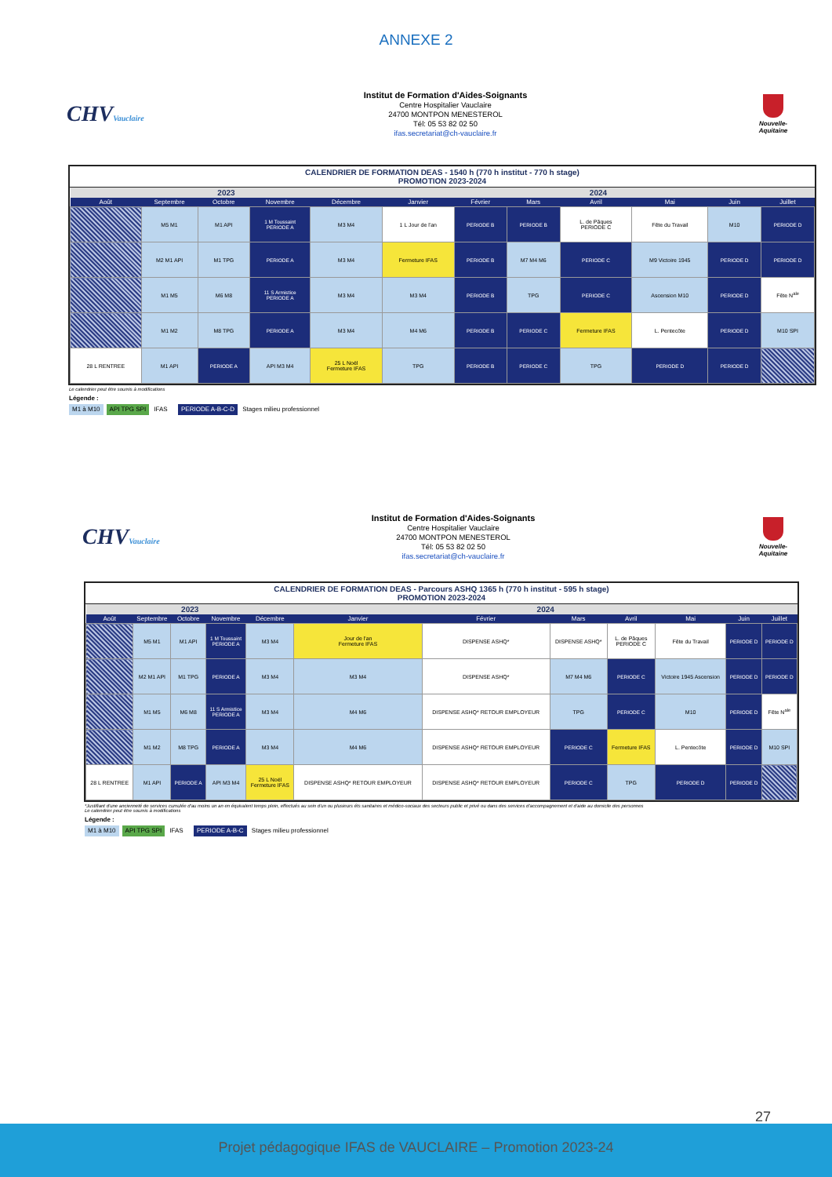ANNEXE 2
CHVVauclaire
Institut de Formation d'Aides-Soignants
Centre Hospitalier Vauclaire
24700 MONTPON MENESTEROL
Tél: 05 53 82 02 50
ifas.secretariat@ch-vauclaire.fr
Nouvelle-Aquitaine
CALENDRIER DE FORMATION DEAS - 1540 h (770 h institut - 770 h stage)
PROMOTION 2023-2024
| 2023 | | | | | 2024 | | | | | | |
| --- | --- | --- | --- | --- | --- | --- | --- | --- | --- | --- | --- |
| Août | Septembre | Octobre | Novembre | Décembre | Janvier | Février | Mars | Avril | Mai | Juin | Juillet |
| | M5 M1 | M1 API | 1 M Toussaint PERIODE A | M3 M4 | 1 L Jour de l'an | PERIODE B | PERIODE B | L. de Pâques PERIODE C | Fête du Travail | M10 | PERIODE D |
| | M2 M1 API | M1 TPG | PERIODE A | M3 M4 | Fermeture IFAS | PERIODE B | M7 M4 M6 | PERIODE C | M9 Victoire 1945 | PERIODE D | PERIODE D |
| | M1 M5 | M6 M8 | 11 S Armistice PERIODE A | M3 M4 | M3 M4 | PERIODE B | TPG | PERIODE C | Ascension M10 | PERIODE D | Fête N<sup>ale</sup> |
| | M1 M2 | M8 TPG | PERIODE A | M3 M4 | M4 M6 | PERIODE B | PERIODE C | Fermeture IFAS | L. Pentecôte | PERIODE D | M10 SPI |
| 28 L RENTREE | M1 API | PERIODE A | API M3 M4 | 25 L Noël Fermeture IFAS | TPG | PERIODE B | PERIODE C | TPG | PERIODE D | PERIODE D | |
Le calendrier peut être soumis à modifications
Légende :
M1 à M10 API TPG SPI IFAS PERIODE A-B-C-D Stages milieu professionnel
CHVVauclaire
Institut de Formation d'Aides-Soignants
Centre Hospitalier Vauclaire
24700 MONTPON MENESTEROL
Tél: 05 53 82 02 50
ifas.secretariat@ch-vauclaire.fr
Nouvelle-Aquitaine
CALENDRIER DE FORMATION DEAS - Parcours ASHQ 1365 h (770 h institut - 595 h stage)
PROMOTION 2023-2024
| 2023 | | | | | 2024 | | | | | | |
| --- | --- | --- | --- | --- | --- | --- | --- | --- | --- | --- | --- |
| Août | Septembre | Octobre | Novembre | Décembre | Janvier | Février | Mars | Avril | Mai | Juin | Juillet |
| | M5 M1 | M1 API | 1 M Toussaint PERIODE A | M3 M4 | Jour de l'an Fermeture IFAS | DISPENSE ASHQ* | DISPENSE ASHQ* | L. de Pâques PERIODE C | Fête du Travail | PERIODE D | PERIODE D |
| | M2 M1 API | M1 TPG | PERIODE A | M3 M4 | M3 M4 | DISPENSE ASHQ* | M7 M4 M6 | PERIODE C | Victoire 1945 Ascension | PERIODE D | PERIODE D |
| | M1 M5 | M6 M8 | 11 S Armistice PERIODE A | M3 M4 | M4 M6 | DISPENSE ASHQ* RETOUR EMPLOYEUR | TPG | PERIODE C | M10 | PERIODE D | Fête N<sup>ale</sup> |
| | M1 M2 | M8 TPG | PERIODE A | M3 M4 | M4 M6 | DISPENSE ASHQ* RETOUR EMPLOYEUR | PERIODE C | Fermeture IFAS | L. Pentecôte | PERIODE D | M10 SPI |
| 28 L RENTREE | M1 API | PERIODE A | API M3 M4 | 25 L Noël Fermeture IFAS | DISPENSE ASHQ* RETOUR EMPLOYEUR | DISPENSE ASHQ* RETOUR EMPLOYEUR | PERIODE C | TPG | PERIODE D | PERIODE D | |
*Justifiant d'une ancienneté de services cumulée d'au moins un an en équivalent temps plein, effectués au sein d'un ou plusieurs éts sanitaires et médico-sociaux des secteurs public et privé ou dans des services d'accompagnement et d'aide au domicile des personnes
Le calendrier peut être soumis à modifications
Légende :
M1 à M10 API TPG SPI IFAS PERIODE A-B-C Stages milieu professionnel
27
Projet pédagogique IFAS de VAUCLAIRE – Promotion 2023-24